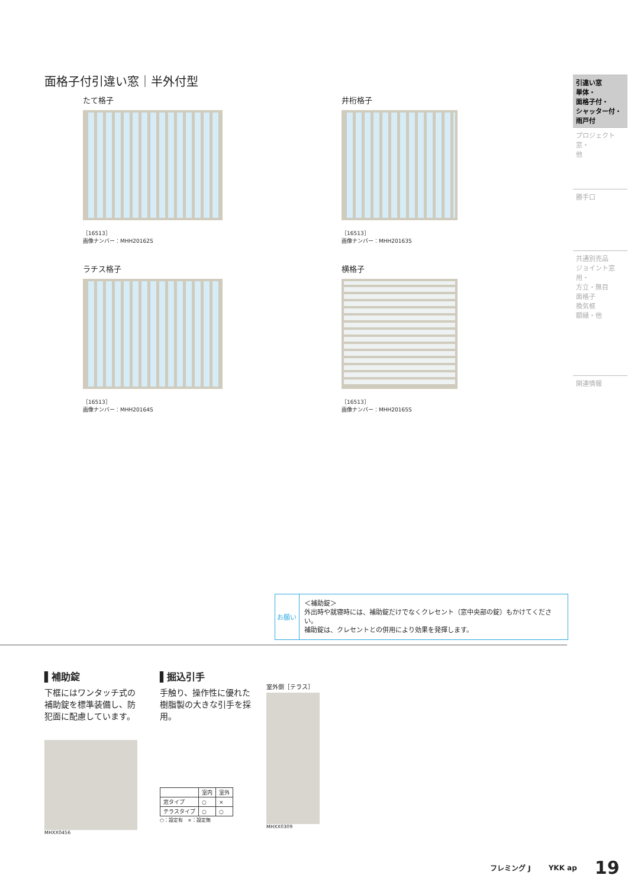面格子付引違い窓｜半外付型
たて格子
［16513］
画像ナンバー：MHH20162S
井桁格子
［16513］
画像ナンバー：MHH20163S
ラチス格子
［16513］
画像ナンバー：MHH20164S
横格子
［16513］
画像ナンバー：MHH20165S
引違い窓
単体・
面格子付・
シャッター付・
雨戸付
プロジェクト窓・
他
勝手口
共通別売品
ジョイント窓用・
方立・無目
面格子
換気框
額縁・他
関連情報
お願い
＜補助錠＞
外出時や就寝時には、補助錠だけでなくクレセント（窓中央部の錠）もかけてください。
補助錠は、クレセントとの併用により効果を発揮します。
▌補助錠
下框にはワンタッチ式の補助錠を標準装備し、防犯面に配慮しています。
MHXX0456
▌掘込引手
手触り、操作性に優れた樹脂製の大きな引手を採用。
| | 室内 | 室外 |
| --- | --- | --- |
| 窓タイプ | ○ | × |
| テラスタイプ | ○ | ○ |
○：設定有　×：設定無
室外側［テラス］
MHXX0309
フレミング J YKK ap 19